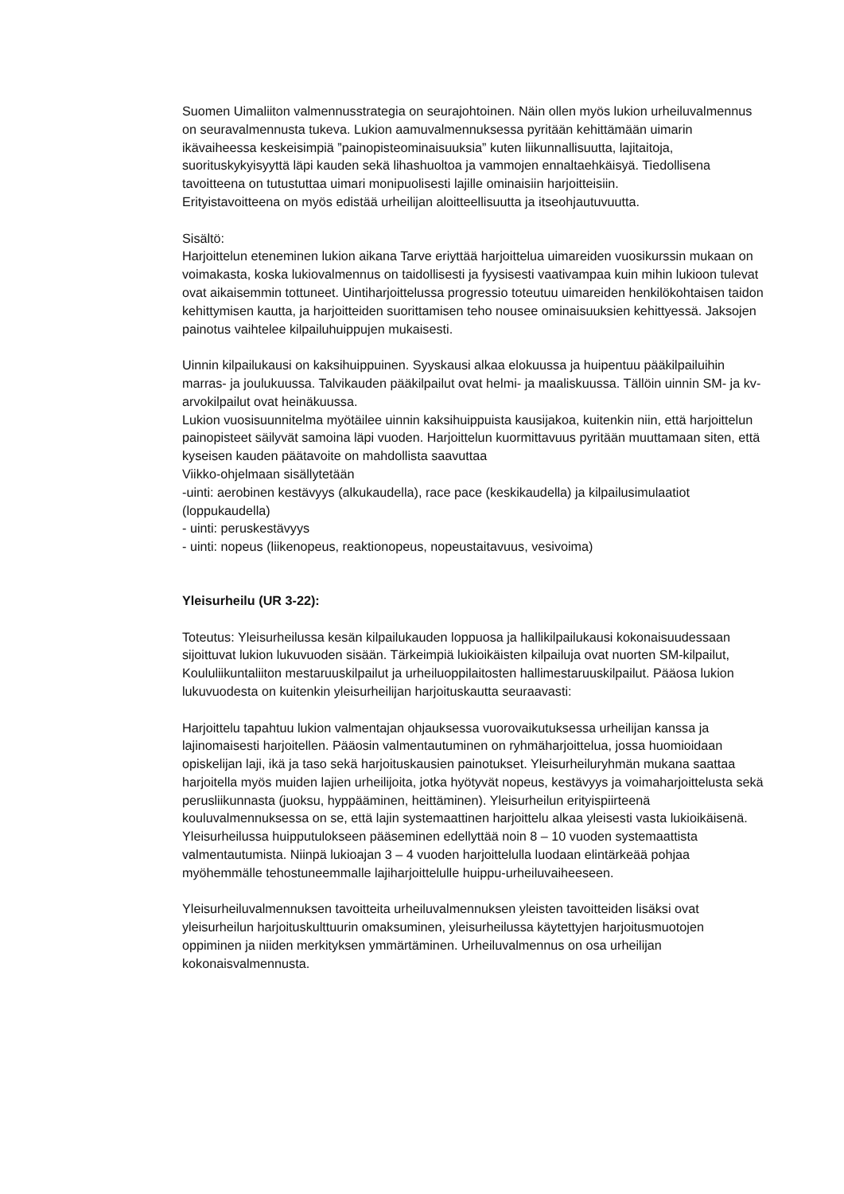Suomen Uimaliiton valmennusstrategia on seurajohtoinen. Näin ollen myös lukion urheiluvalmennus on seuravalmennusta tukeva. Lukion aamuvalmennuksessa pyritään kehittämään uimarin ikävaiheessa keskeisimpiä ”painopisteominaisuuksia” kuten liikunnallisuutta, lajitaitoja, suorituskykyisyyttä läpi kauden sekä lihashuoltoa ja vammojen ennaltaehkäisyä. Tiedollisena tavoitteena on tutustuttaa uimari monipuolisesti lajille ominaisiin harjoitteisiin.
Erityistavoitteena on myös edistää urheilijan aloitteellisuutta ja itseohjautuvuutta.
Sisältö:
Harjoittelun eteneminen lukion aikana Tarve eriyttää harjoittelua uimareiden vuosikurssin mukaan on voimakasta, koska lukiovalmennus on taidollisesti ja fyysisesti vaativampaa kuin mihin lukioon tulevat ovat aikaisemmin tottuneet. Uintiharjoittelussa progressio toteutuu uimareiden henkilökohtaisen taidon kehittymisen kautta, ja harjoitteiden suorittamisen teho nousee ominaisuuksien kehittyessä. Jaksojen painotus vaihtelee kilpailuhuippujen mukaisesti.
Uinnin kilpailukausi on kaksihuippuinen. Syyskausi alkaa elokuussa ja huipentuu pääkilpailuihin marras- ja joulukuussa. Talvikauden pääkilpailut ovat helmi- ja maaliskuussa. Tällöin uinnin SM- ja kv-arvokilpailut ovat heinäkuussa.
Lukion vuosisuunnitelma myötäilee uinnin kaksihuippuista kausijakoa, kuitenkin niin, että harjoittelun painopisteet säilyvät samoina läpi vuoden. Harjoittelun kuormittavuus pyritään muuttamaan siten, että kyseisen kauden päätavoite on mahdollista saavuttaa
Viikko-ohjelmaan sisällytetään
-uinti: aerobinen kestävyys (alkukaudella), race pace (keskikaudella) ja kilpailusimulaatiot (loppukaudella)
- uinti: peruskestävyys
- uinti: nopeus (liikenopeus, reaktionopeus, nopeustaitavuus, vesivoima)
Yleisurheilu (UR 3-22):
Toteutus: Yleisurheilussa kesän kilpailukauden loppuosa ja hallikilpailukausi kokonaisuudessaan sijoittuvat lukion lukuvuoden sisään. Tärkeimpiä lukioikäisten kilpailuja ovat nuorten SM-kilpailut, Koululiikuntaliiton mestaruuskilpailut ja urheiluoppilaitosten hallimestaruuskilpailut. Pääosa lukion lukuvuodesta on kuitenkin yleisurheilijan harjoituskautta seuraavasti:
Harjoittelu tapahtuu lukion valmentajan ohjauksessa vuorovaikutuksessa urheilijan kanssa ja lajinomaisesti harjoitellen. Pääosin valmentautuminen on ryhmäharjoittelua, jossa huomioidaan opiskelijan laji, ikä ja taso sekä harjoituskausien painotukset. Yleisurheiluryhmän mukana saattaa harjoitella myös muiden lajien urheilijoita, jotka hyötyvät nopeus, kestävyys ja voimaharjoittelusta sekä perusliikunnasta (juoksu, hyppääminen, heittäminen). Yleisurheilun erityispiirteenä kouluvalmennuksessa on se, että lajin systemaattinen harjoittelu alkaa yleisesti vasta lukioikäisenä. Yleisurheilussa huipputulokseen pääseminen edellyttää noin 8 – 10 vuoden systemaattista valmentautumista. Niinpä lukioajan 3 – 4 vuoden harjoittelulla luodaan elintärkeää pohjaa myöhemmälle tehostuneemmalle lajiharjoittelulle huippu-urheiluvaiheeseen.
Yleisurheiluvalmennuksen tavoitteita urheiluvalmennuksen yleisten tavoitteiden lisäksi ovat yleisurheilun harjoituskulttuurin omaksuminen, yleisurheilussa käytettyjen harjoitusmuotojen oppiminen ja niiden merkityksen ymmärtäminen. Urheiluvalmennus on osa urheilijan kokonaisvalmennusta.